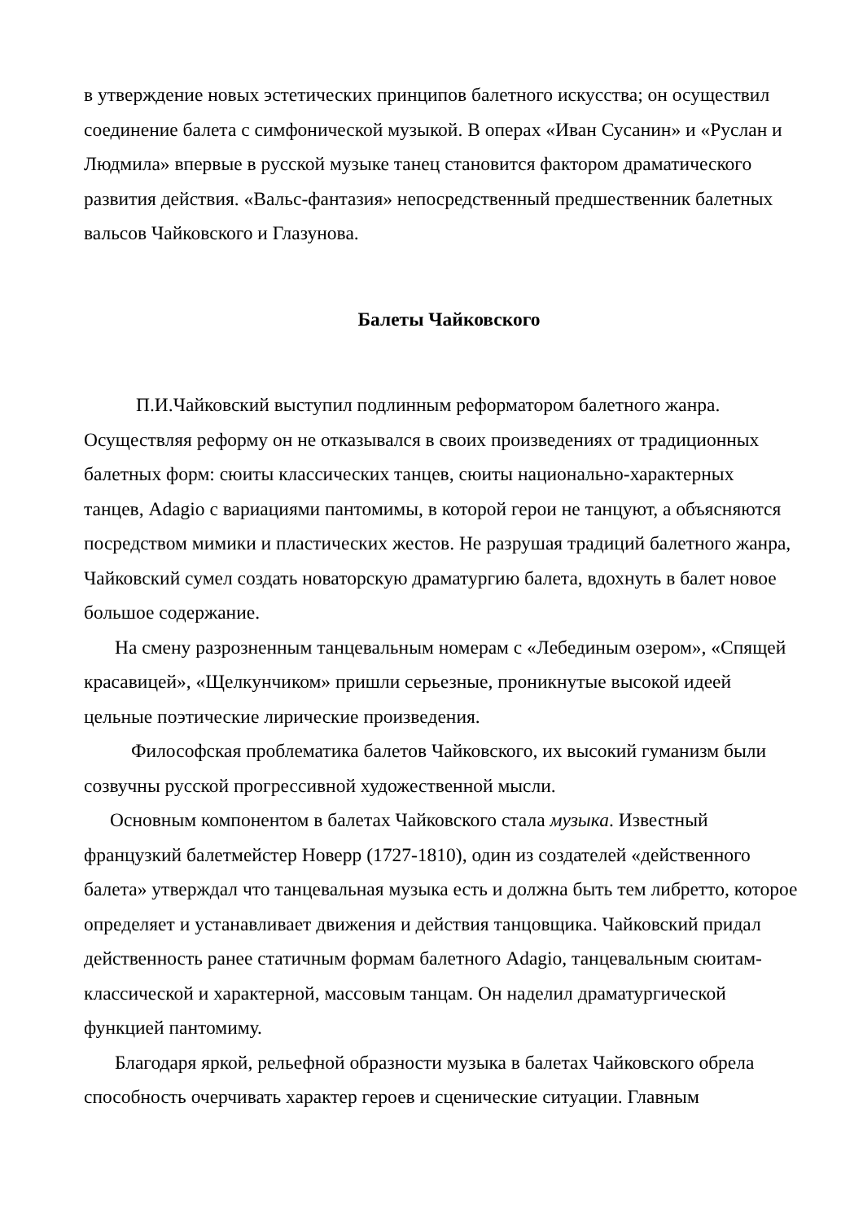в утверждение новых эстетических принципов балетного искусства; он осуществил соединение балета с симфонической музыкой. В операх «Иван Сусанин» и «Руслан и Людмила» впервые в русской музыке танец становится фактором драматического развития действия. «Вальс-фантазия» непосредственный предшественник балетных вальсов Чайковского и Глазунова.
Балеты Чайковского
П.И.Чайковский выступил подлинным реформатором балетного жанра. Осуществляя реформу он не отказывался в своих произведениях от традиционных балетных форм: сюиты классических танцев, сюиты национально-характерных танцев, Adagio с вариациями пантомимы, в которой герои не танцуют, а объясняются посредством мимики и пластических жестов. Не разрушая традиций балетного жанра, Чайковский сумел создать новаторскую драматургию балета, вдохнуть в балет новое большое содержание.
На смену разрозненным танцевальным номерам с «Лебединым озером», «Спящей красавицей», «Щелкунчиком» пришли серьезные, проникнутые высокой идеей цельные поэтические лирические произведения.
Философская проблематика балетов Чайковского, их высокий гуманизм были созвучны русской прогрессивной художественной мысли.
Основным компонентом в балетах Чайковского стала музыка. Известный французкий балетмейстер Новерр (1727-1810), один из создателей «действенного балета» утверждал что танцевальная музыка есть и должна быть тем либретто, которое определяет и устанавливает движения и действия танцовщика. Чайковский придал действенность ранее статичным формам балетного Adagio, танцевальным сюитам- классической и характерной, массовым танцам. Он наделил драматургической функцией пантомиму.
Благодаря яркой, рельефной образности музыка в балетах Чайковского обрела способность очерчивать характер героев и сценические ситуации. Главным